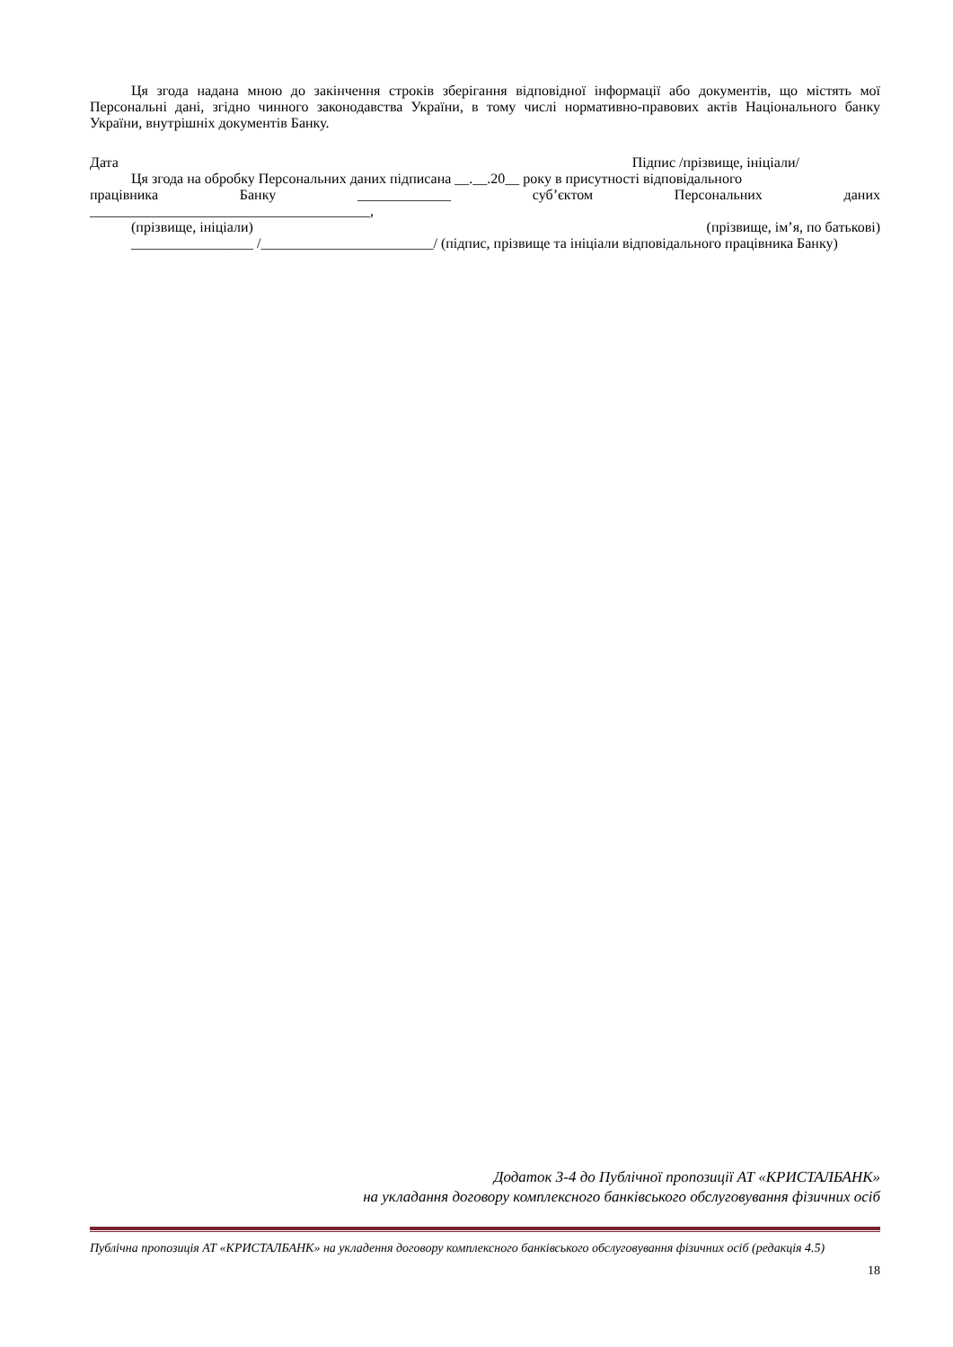Ця згода надана мною до закінчення строків зберігання відповідної інформації або документів, що містять мої Персональні дані, згідно чинного законодавства України, в тому числі нормативно-правових актів Національного банку України, внутрішніх документів Банку.
Дата Підпис /прізвище, ініціали/
Ця згода на обробку Персональних даних підписана __.__.20__ року в присутності відповідального
працівника Банку _____________ суб’єктом Персональних даних
_______________________________________,
(прізвище, ініціали) (прізвище, ім’я, по батькові)
_________________ /________________________/ (підпис, прізвище та ініціали відповідального працівника Банку)
Додаток 3-4 до Публічної пропозиції АТ «КРИСТАЛБАНК»
на укладання договору комплексного банківського обслуговування фізичних осіб
Публічна пропозиція АТ «КРИСТАЛБАНК» на укладення договору комплексного банківського обслуговування фізичних осіб (редакція 4.5)
18